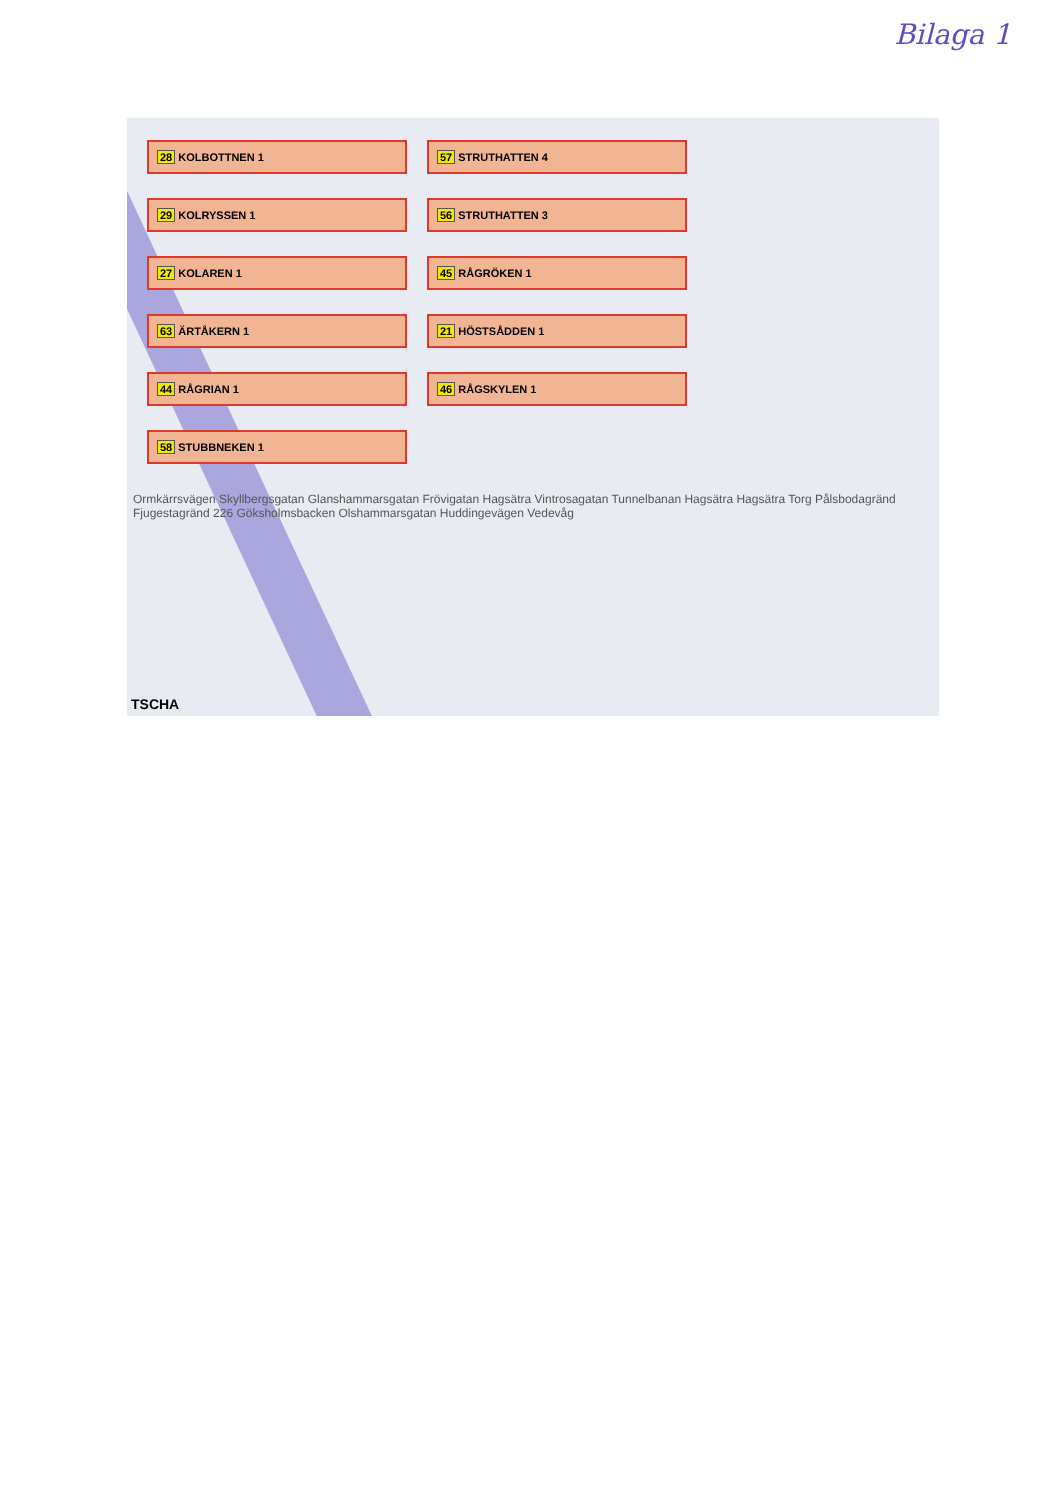Bilaga 1
28 KOLBOTTNEN 1
57 STRUTHATTEN 4
29 KOLRYSSEN 1
56 STRUTHATTEN 3
27 KOLAREN 1
45 RÅGRÖKEN 1
63 ÄRTÅKERN 1
21 HÖSTSÅDDEN 1
44 RÅGRIAN 1
46 RÅGSKYLEN 1
58 STUBBNEKEN 1
Ormkärrsvägen Skyllbergsgatan Glanshammarsgatan Frövigatan Hagsätra Vintrosagatan Tunnelbanan Hagsätra Hagsätra Torg Pålsbodagränd Fjugestagränd 226 Göksholmsbacken Olshammarsgatan Huddingevägen Vedevåg
TSCHA